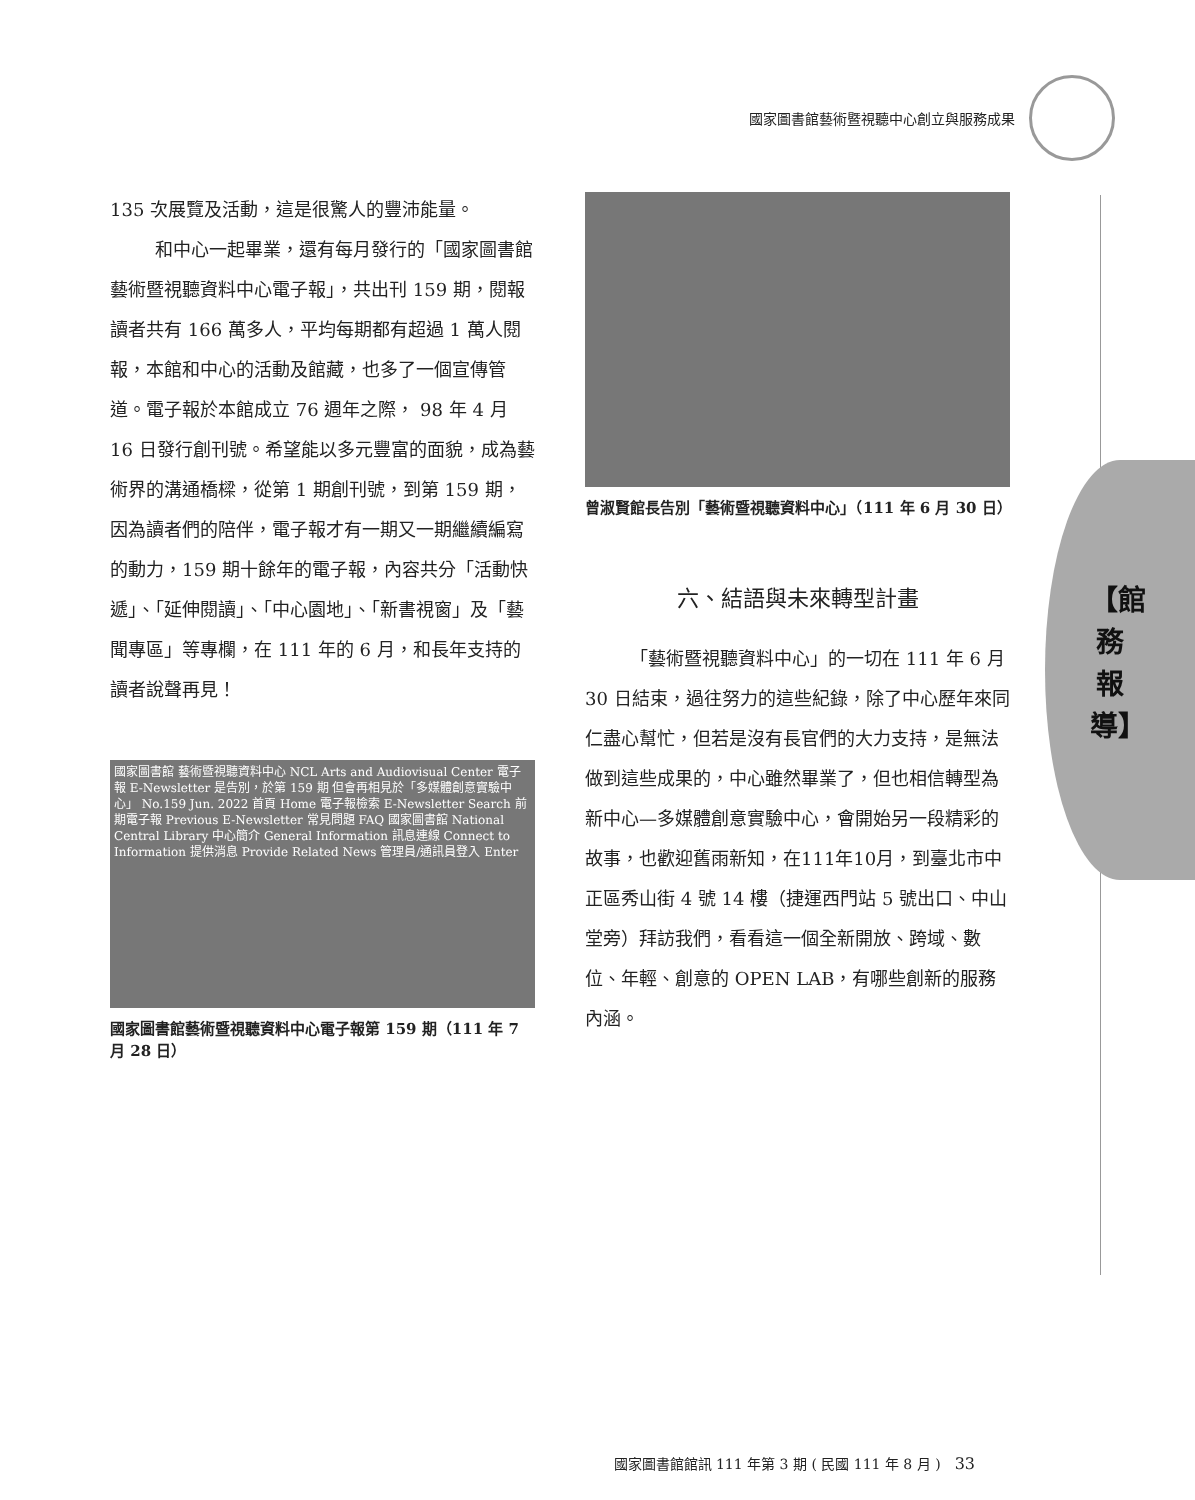國家圖書館藝術暨視聽中心創立與服務成果
【館務報導】
135 次展覽及活動，這是很驚人的豐沛能量。
和中心一起畢業，還有每月發行的「國家圖書館藝術暨視聽資料中心電子報」，共出刊 159 期，閱報讀者共有 166 萬多人，平均每期都有超過 1 萬人閱報，本館和中心的活動及館藏，也多了一個宣傳管道。電子報於本館成立 76 週年之際， 98 年 4 月 16 日發行創刊號。希望能以多元豐富的面貌，成為藝術界的溝通橋樑，從第 1 期創刊號，到第 159 期，因為讀者們的陪伴，電子報才有一期又一期繼續編寫的動力，159 期十餘年的電子報，內容共分「活動快遞」、「延伸閱讀」、「中心園地」、「新書視窗」及「藝聞專區」等專欄，在 111 年的 6 月，和長年支持的讀者說聲再見！
國家圖書館 藝術暨視聽資料中心 NCL Arts and Audiovisual Center 電子報 E-Newsletter 是告別，於第 159 期 但會再相見於「多媒體創意實驗中心」 No.159 Jun. 2022 首頁 Home 電子報檢索 E-Newsletter Search 前期電子報 Previous E-Newsletter 常見問題 FAQ 國家圖書館 National Central Library 中心簡介 General Information 訊息連線 Connect to Information 提供消息 Provide Related News 管理員/通訊員登入 Enter
國家圖書館藝術暨視聽資料中心電子報第 159 期（111 年 7 月 28 日）
曾淑賢館長告別「藝術暨視聽資料中心」（111 年 6 月 30 日）
六、結語與未來轉型計畫
「藝術暨視聽資料中心」的一切在 111 年 6 月 30 日結束，過往努力的這些紀錄，除了中心歷年來同仁盡心幫忙，但若是沒有長官們的大力支持，是無法做到這些成果的，中心雖然畢業了，但也相信轉型為新中心—多媒體創意實驗中心，會開始另一段精彩的故事，也歡迎舊雨新知，在111年10月，到臺北市中正區秀山街 4 號 14 樓（捷運西門站 5 號出口、中山堂旁）拜訪我們，看看這一個全新開放、跨域、數位、年輕、創意的 OPEN LAB，有哪些創新的服務內涵。
國家圖書館館訊 111 年第 3 期 ( 民國 111 年 8 月 )　33